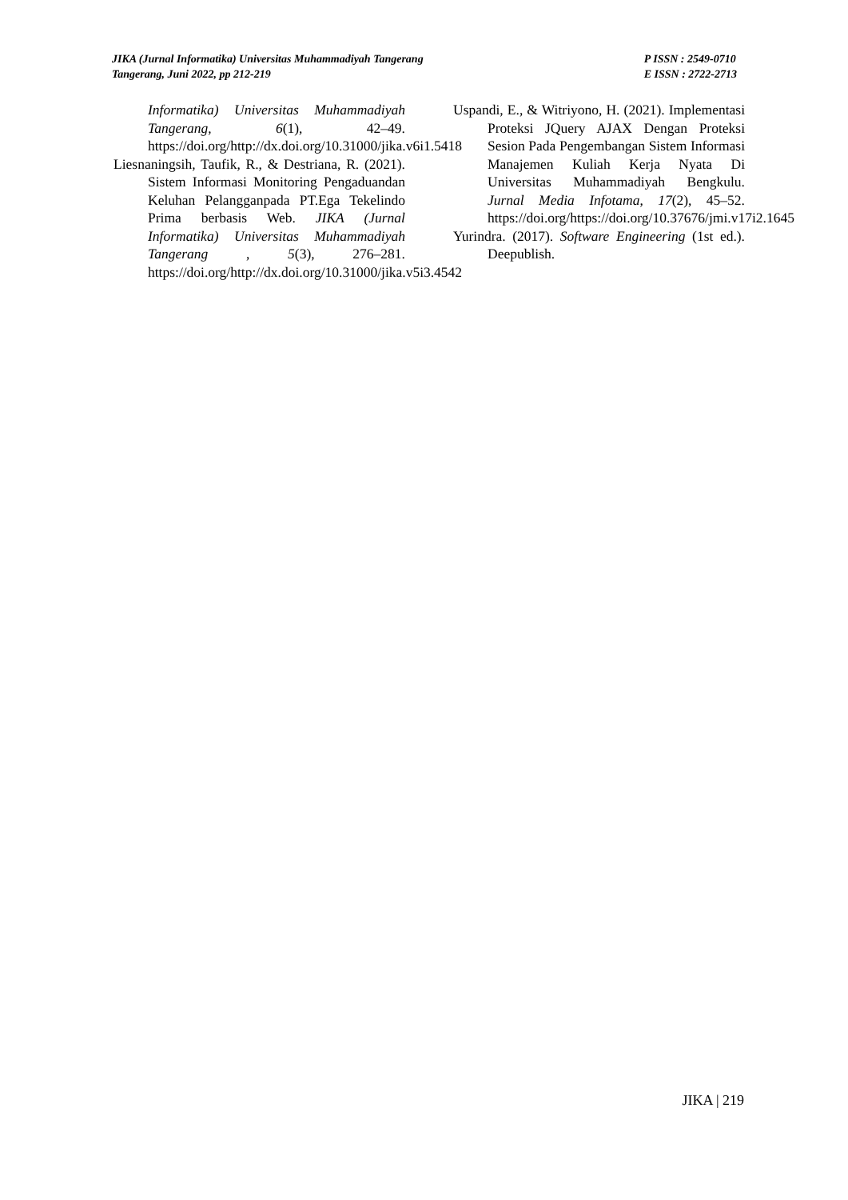JIKA (Jurnal Informatika) Universitas Muhammadiyah Tangerang
Tangerang, Juni 2022, pp 212-219
P ISSN : 2549-0710
E ISSN : 2722-2713
Informatika) Universitas Muhammadiyah Tangerang, 6(1), 42–49. https://doi.org/http://dx.doi.org/10.31000/jika.v6i1.5418
Liesnaningsih, Taufik, R., & Destriana, R. (2021). Sistem Informasi Monitoring Pengaduandan Keluhan Pelangganpada PT.Ega Tekelindo Prima berbasis Web. JIKA (Jurnal Informatika) Universitas Muhammadiyah Tangerang , 5(3), 276–281. https://doi.org/http://dx.doi.org/10.31000/jika.v5i3.4542
Uspandi, E., & Witriyono, H. (2021). Implementasi Proteksi JQuery AJAX Dengan Proteksi Sesion Pada Pengembangan Sistem Informasi Manajemen Kuliah Kerja Nyata Di Universitas Muhammadiyah Bengkulu. Jurnal Media Infotama, 17(2), 45–52. https://doi.org/https://doi.org/10.37676/jmi.v17i2.1645
Yurindra. (2017). Software Engineering (1st ed.). Deepublish.
JIKA | 219